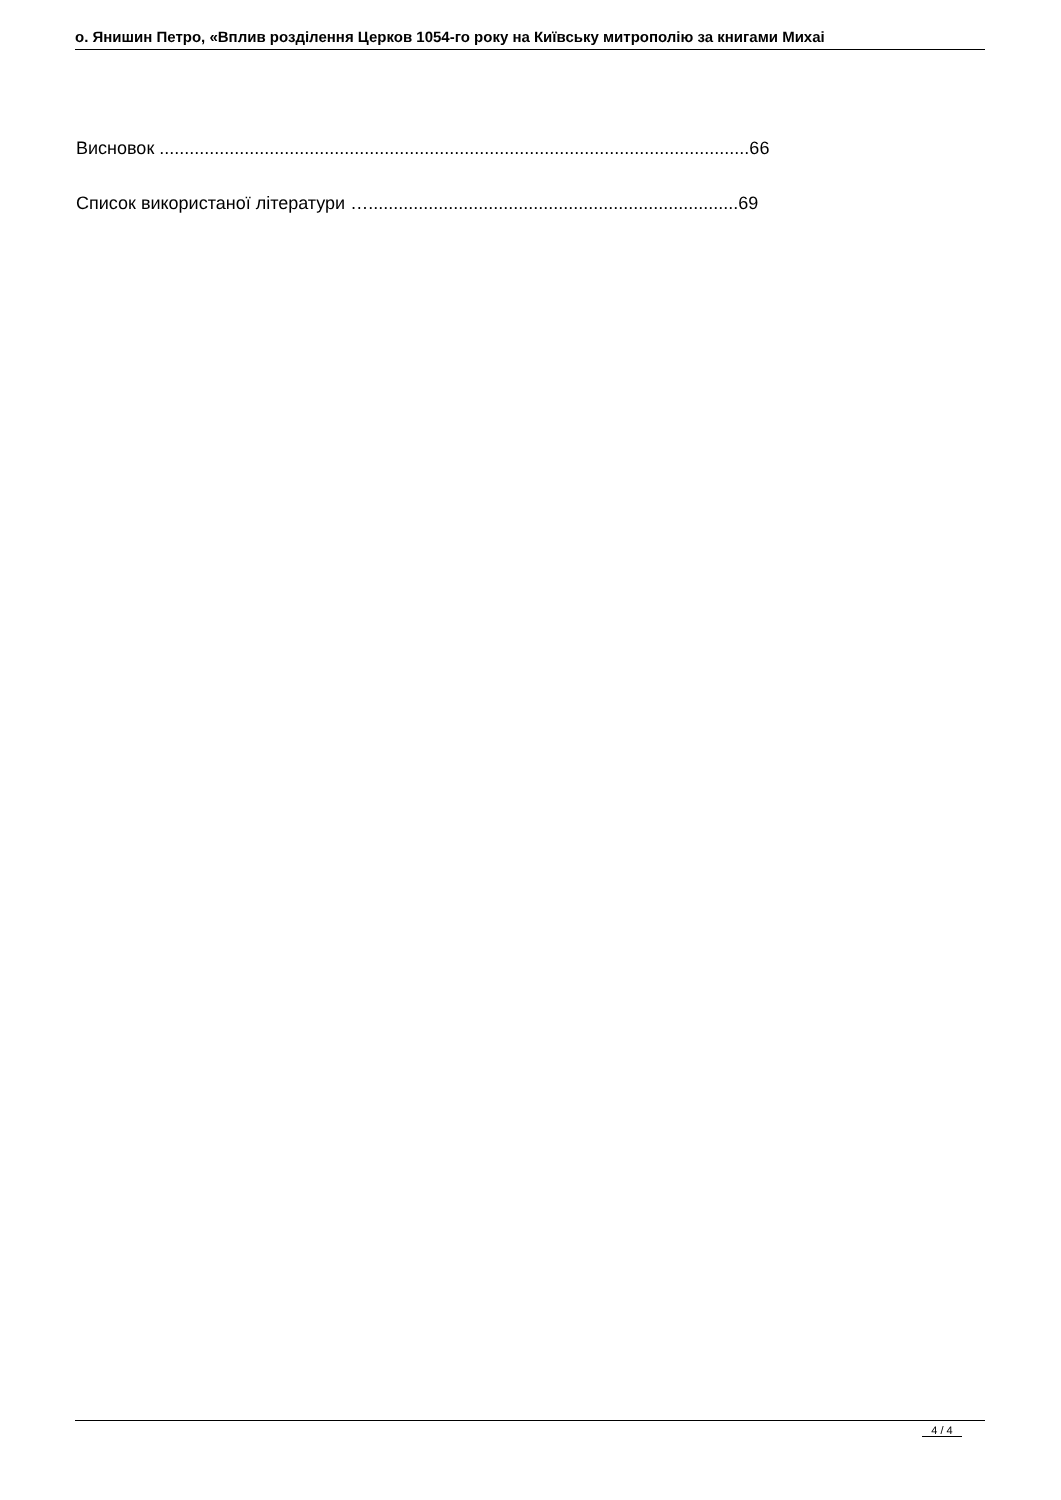о. Янишин Петро, «Вплив розділення Церков 1054-го року на Київську митрополію за книгами Михаі
Висновок ......................................................................................................................66
Список використаної літератури …..........................................................................69
4 / 4